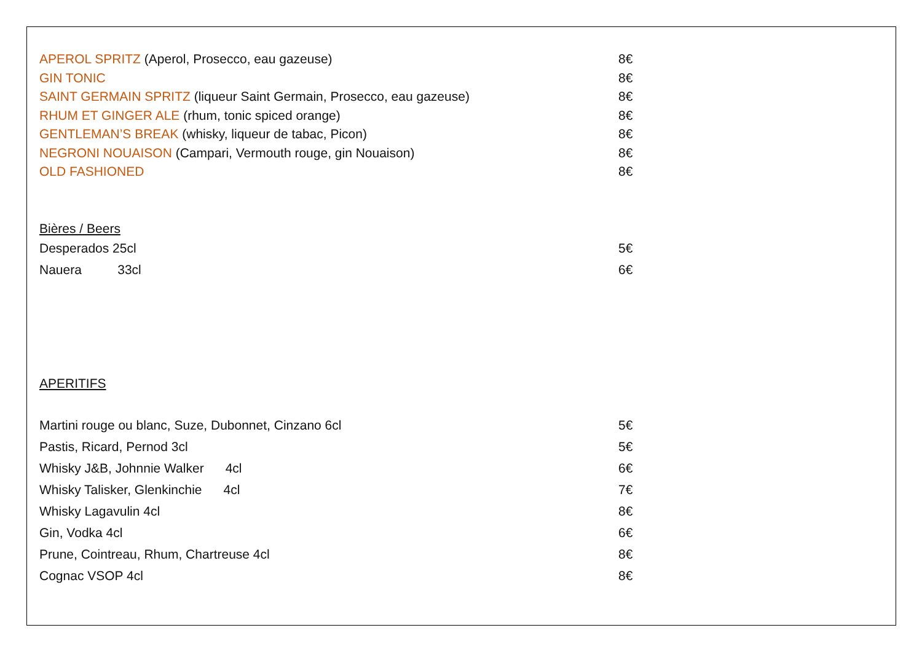| APEROL SPRITZ (Aperol, Prosecco, eau gazeuse) | 8€ |
| GIN TONIC | 8€ |
| SAINT GERMAIN SPRITZ (liqueur Saint Germain, Prosecco, eau gazeuse) | 8€ |
| RHUM ET GINGER ALE (rhum, tonic spiced orange) | 8€ |
| GENTLEMAN’S BREAK (whisky, liqueur de tabac, Picon) | 8€ |
| NEGRONI NOUAISON (Campari, Vermouth rouge, gin Nouaison) | 8€ |
| OLD FASHIONED | 8€ |
Bières / Beers
| Desperados 25cl | 5€ |
| Nauera 33cl | 6€ |
APERITIFS
| Martini rouge ou blanc, Suze, Dubonnet, Cinzano 6cl | 5€ |
| Pastis, Ricard, Pernod 3cl | 5€ |
| Whisky J&B, Johnnie Walker 4cl | 6€ |
| Whisky Talisker, Glenkinchie 4cl | 7€ |
| Whisky Lagavulin 4cl | 8€ |
| Gin, Vodka 4cl | 6€ |
| Prune, Cointreau, Rhum, Chartreuse 4cl | 8€ |
| Cognac VSOP 4cl | 8€ |